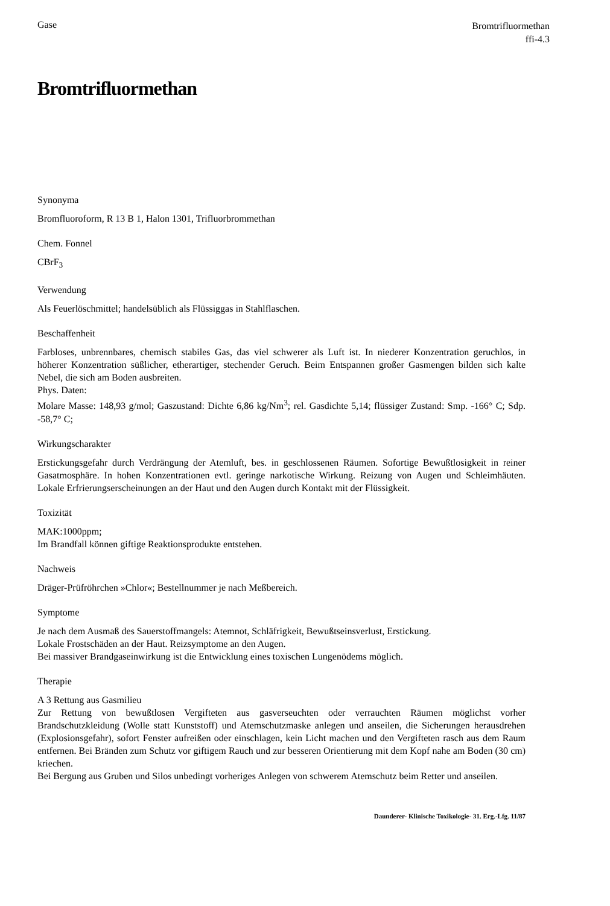Gase
Bromtrifluormethan
ffi-4.3
Bromtrifluormethan
Synonyma
Bromfluoroform, R 13 B 1, Halon 1301, Trifluorbrommethan
Chem. Fonnel
CBrF<sub>3</sub>
Verwendung
Als Feuerlöschmittel; handelsüblich als Flüssiggas in Stahlflaschen.
Beschaffenheit
Farbloses, unbrennbares, chemisch stabiles Gas, das viel schwerer als Luft ist. In niederer Konzentration geruchlos, in höherer Konzentration süßlicher, etherartiger, stechender Geruch. Beim Entspannen großer Gasmengen bilden sich kalte Nebel, die sich am Boden ausbreiten.
Phys. Daten:
Molare Masse: 148,93 g/mol; Gaszustand: Dichte 6,86 kg/Nm<sup>3</sup>; rel. Gasdichte 5,14; flüssiger Zustand: Smp. -166° C; Sdp. -58,7° C;
Wirkungscharakter
Erstickungsgefahr durch Verdrängung der Atemluft, bes. in geschlossenen Räumen. Sofortige Bewußtlosigkeit in reiner Gasatmosphäre. In hohen Konzentrationen evtl. geringe narkotische Wirkung. Reizung von Augen und Schleimhäuten. Lokale Erfrierungserscheinungen an der Haut und den Augen durch Kontakt mit der Flüssigkeit.
Toxizität
MAK:1000ppm;
Im Brandfall können giftige Reaktionsprodukte entstehen.
Nachweis
Dräger-Prüfröhrchen »Chlor«; Bestellnummer je nach Meßbereich.
Symptome
Je nach dem Ausmaß des Sauerstoffmangels: Atemnot, Schläfrigkeit, Bewußtseinsverlust, Erstickung.
Lokale Frostschäden an der Haut. Reizsymptome an den Augen.
Bei massiver Brandgaseinwirkung ist die Entwicklung eines toxischen Lungenödems möglich.
Therapie
A 3 Rettung aus Gasmilieu
Zur Rettung von bewußtlosen Vergifteten aus gasverseuchten oder verrauchten Räumen möglichst vorher Brandschutzkleidung (Wolle statt Kunststoff) und Atemschutzmaske anlegen und anseilen, die Sicherungen herausdrehen (Explosionsgefahr), sofort Fenster aufreißen oder einschlagen, kein Licht machen und den Vergifteten rasch aus dem Raum entfernen. Bei Bränden zum Schutz vor giftigem Rauch und zur besseren Orientierung mit dem Kopf nahe am Boden (30 cm) kriechen.
Bei Bergung aus Gruben und Silos unbedingt vorheriges Anlegen von schwerem Atemschutz beim Retter und anseilen.
Daunderer- Klinische Toxikologie- 31. Erg.-Lfg. 11/87